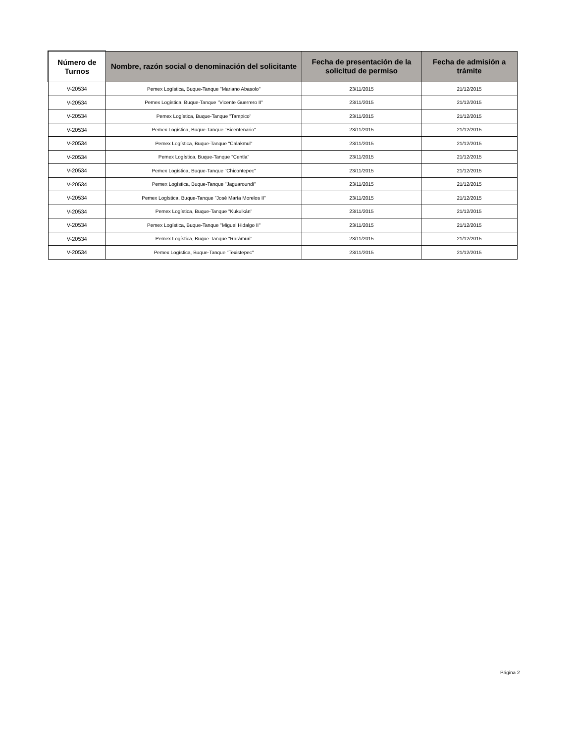| Número de Turnos | Nombre, razón social o denominación del solicitante | Fecha de presentación de la solicitud de permiso | Fecha de admisión a trámite |
| --- | --- | --- | --- |
| V-20534 | Pemex Logística, Buque-Tanque "Mariano Abasolo" | 23/11/2015 | 21/12/2015 |
| V-20534 | Pemex Logística, Buque-Tanque "Vicente Guerrero II" | 23/11/2015 | 21/12/2015 |
| V-20534 | Pemex Logística, Buque-Tanque "Tampico" | 23/11/2015 | 21/12/2015 |
| V-20534 | Pemex Logística, Buque-Tanque "Bicentenario" | 23/11/2015 | 21/12/2015 |
| V-20534 | Pemex Logística, Buque-Tanque "Calakmul" | 23/11/2015 | 21/12/2015 |
| V-20534 | Pemex Logística, Buque-Tanque "Centla" | 23/11/2015 | 21/12/2015 |
| V-20534 | Pemex Logística, Buque-Tanque "Chicontepec" | 23/11/2015 | 21/12/2015 |
| V-20534 | Pemex Logística, Buque-Tanque "Jaguaroundi" | 23/11/2015 | 21/12/2015 |
| V-20534 | Pemex Logística, Buque-Tanque "José María Morelos II" | 23/11/2015 | 21/12/2015 |
| V-20534 | Pemex Logística, Buque-Tanque "Kukulkán" | 23/11/2015 | 21/12/2015 |
| V-20534 | Pemex Logística, Buque-Tanque "Miguel Hidalgo II" | 23/11/2015 | 21/12/2015 |
| V-20534 | Pemex Logística, Buque-Tanque "Rarámuri" | 23/11/2015 | 21/12/2015 |
| V-20534 | Pemex Logística, Buque-Tanque "Texistepec" | 23/11/2015 | 21/12/2015 |
Página 2